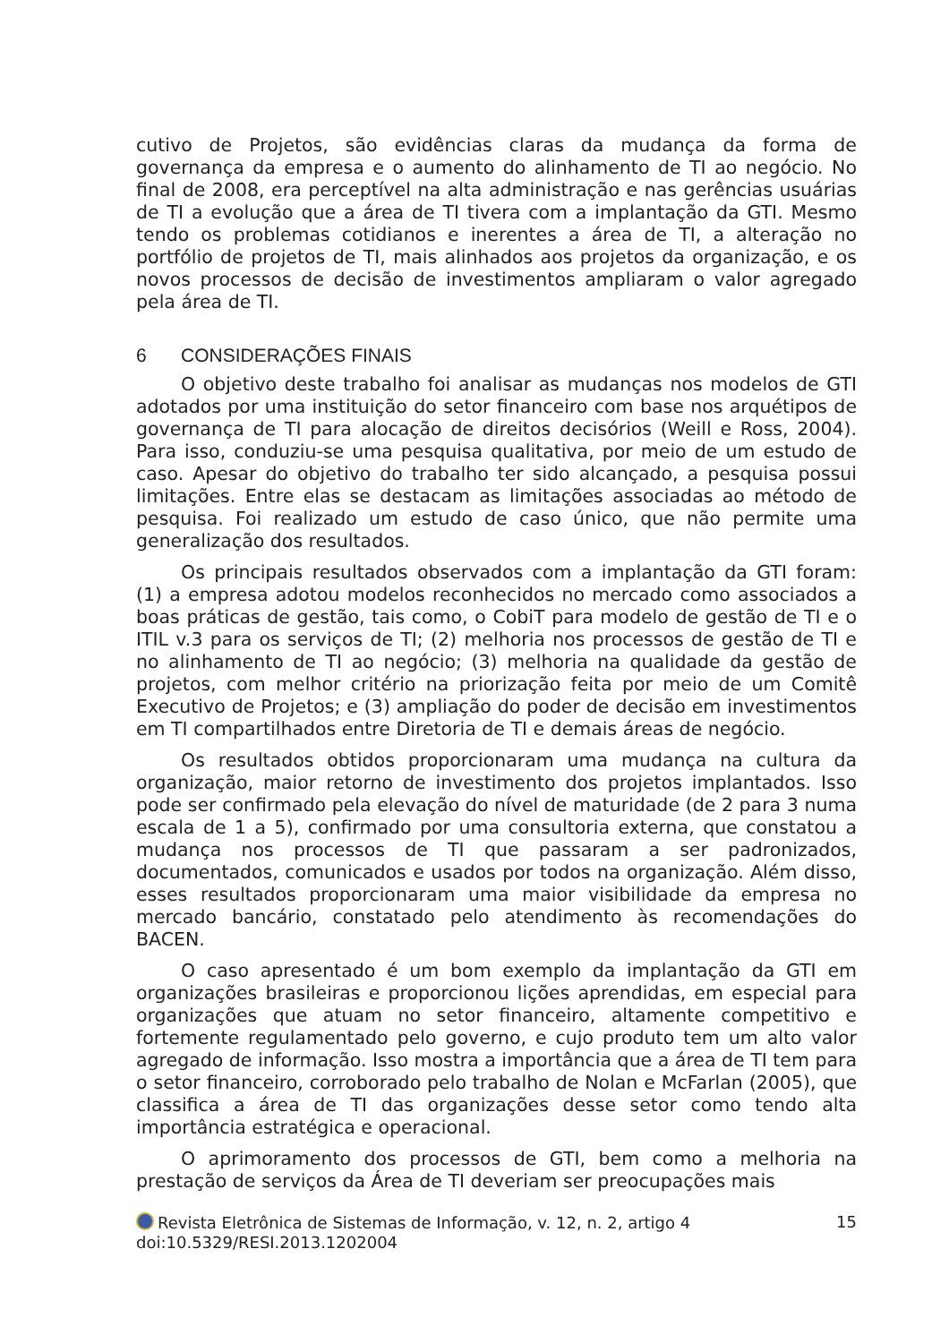cutivo de Projetos, são evidências claras da mudança da forma de governança da empresa e o aumento do alinhamento de TI ao negócio. No final de 2008, era perceptível na alta administração e nas gerências usuárias de TI a evolução que a área de TI tivera com a implantação da GTI. Mesmo tendo os problemas cotidianos e inerentes a área de TI, a alteração no portfólio de projetos de TI, mais alinhados aos projetos da organização, e os novos processos de decisão de investimentos ampliaram o valor agregado pela área de TI.
6 CONSIDERAÇÕES FINAIS
O objetivo deste trabalho foi analisar as mudanças nos modelos de GTI adotados por uma instituição do setor financeiro com base nos arquétipos de governança de TI para alocação de direitos decisórios (Weill e Ross, 2004). Para isso, conduziu-se uma pesquisa qualitativa, por meio de um estudo de caso. Apesar do objetivo do trabalho ter sido alcançado, a pesquisa possui limitações. Entre elas se destacam as limitações associadas ao método de pesquisa. Foi realizado um estudo de caso único, que não permite uma generalização dos resultados.
Os principais resultados observados com a implantação da GTI foram: (1) a empresa adotou modelos reconhecidos no mercado como associados a boas práticas de gestão, tais como, o CobiT para modelo de gestão de TI e o ITIL v.3 para os serviços de TI; (2) melhoria nos processos de gestão de TI e no alinhamento de TI ao negócio; (3) melhoria na qualidade da gestão de projetos, com melhor critério na priorização feita por meio de um Comitê Executivo de Projetos; e (3) ampliação do poder de decisão em investimentos em TI compartilhados entre Diretoria de TI e demais áreas de negócio.
Os resultados obtidos proporcionaram uma mudança na cultura da organização, maior retorno de investimento dos projetos implantados. Isso pode ser confirmado pela elevação do nível de maturidade (de 2 para 3 numa escala de 1 a 5), confirmado por uma consultoria externa, que constatou a mudança nos processos de TI que passaram a ser padronizados, documentados, comunicados e usados por todos na organização. Além disso, esses resultados proporcionaram uma maior visibilidade da empresa no mercado bancário, constatado pelo atendimento às recomendações do BACEN.
O caso apresentado é um bom exemplo da implantação da GTI em organizações brasileiras e proporcionou lições aprendidas, em especial para organizações que atuam no setor financeiro, altamente competitivo e fortemente regulamentado pelo governo, e cujo produto tem um alto valor agregado de informação. Isso mostra a importância que a área de TI tem para o setor financeiro, corroborado pelo trabalho de Nolan e McFarlan (2005), que classifica a área de TI das organizações desse setor como tendo alta importância estratégica e operacional.
O aprimoramento dos processos de GTI, bem como a melhoria na prestação de serviços da Área de TI deveriam ser preocupações mais
Revista Eletrônica de Sistemas de Informação, v. 12, n. 2, artigo 4
doi:10.5329/RESI.2013.1202004
15